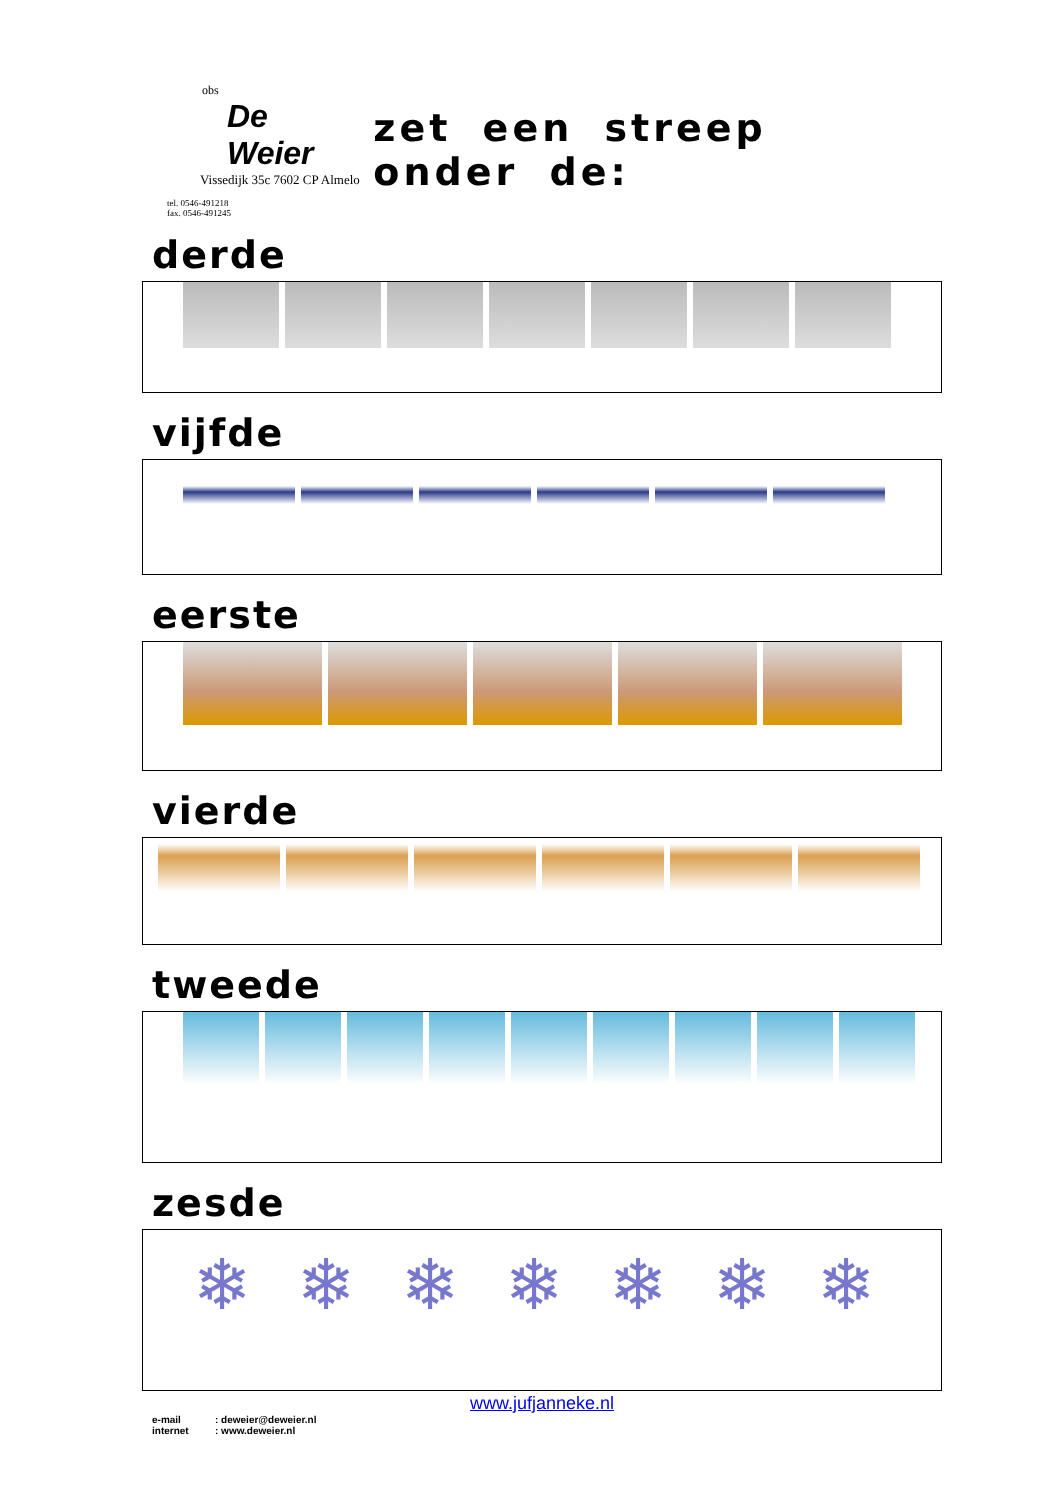obs
De Weier
Vissedijk 35c 7602 CP Almelo
tel. 0546-491218
fax. 0546-491245
zet een streep onder de:
derde
vijfde
eerste
vierde
tweede
zesde
❄ ❄ ❄ ❄ ❄ ❄ ❄
www.jufjanneke.nl
e-mail: deweier@deweier.nl
internet: www.deweier.nl